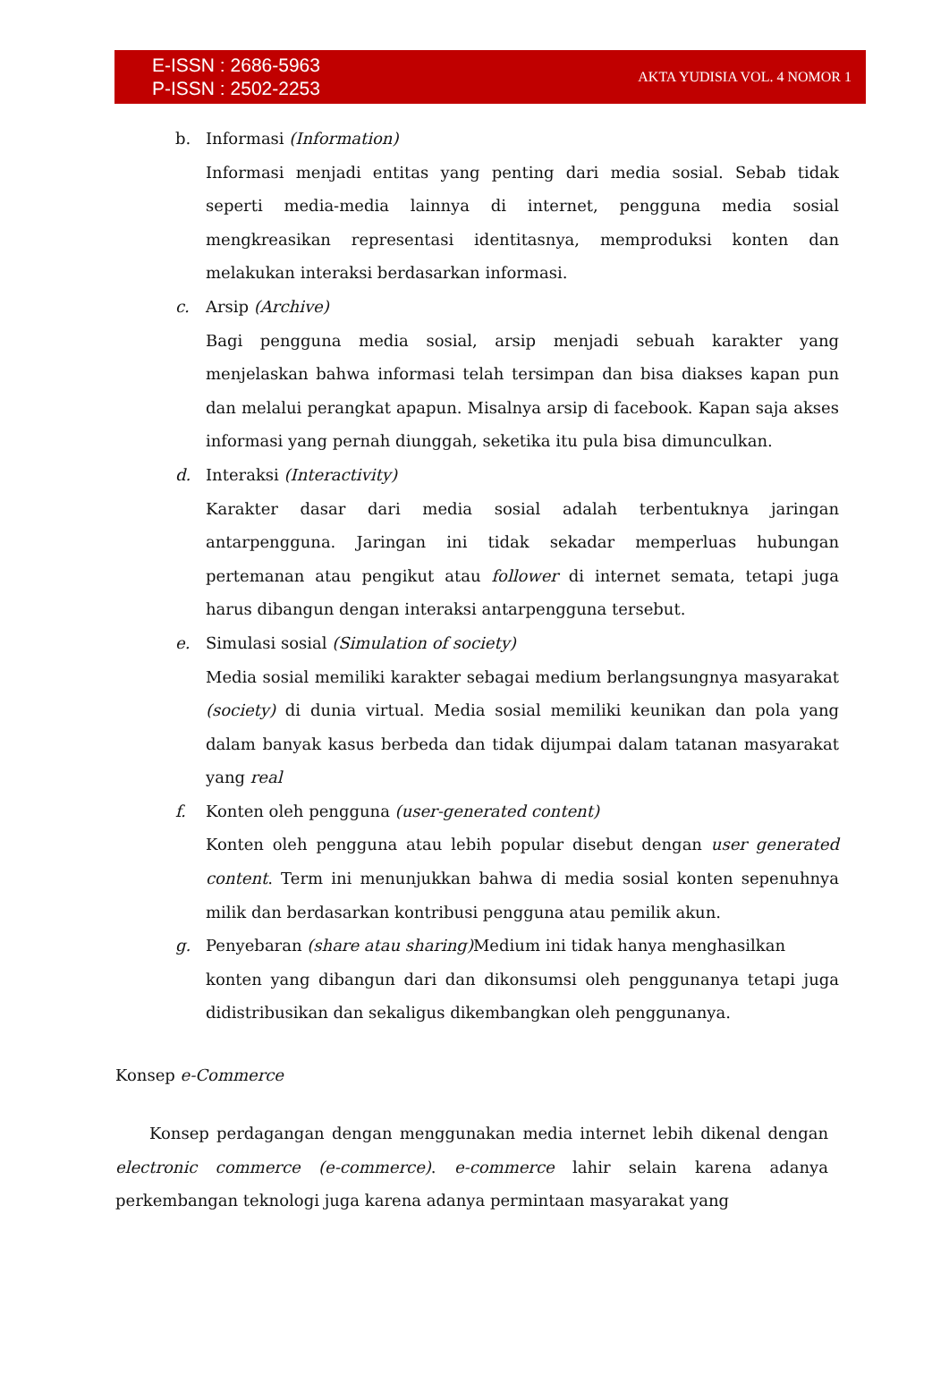E-ISSN : 2686-5963
P-ISSN : 2502-2253
AKTA YUDISIA VOL. 4 NOMOR 1
b. Informasi (Information)
Informasi menjadi entitas yang penting dari media sosial. Sebab tidak seperti media-media lainnya di internet, pengguna media sosial mengkreasikan representasi identitasnya, memproduksi konten dan melakukan interaksi berdasarkan informasi.
c. Arsip (Archive)
Bagi pengguna media sosial, arsip menjadi sebuah karakter yang menjelaskan bahwa informasi telah tersimpan dan bisa diakses kapan pun dan melalui perangkat apapun. Misalnya arsip di facebook. Kapan saja akses informasi yang pernah diunggah, seketika itu pula bisa dimunculkan.
d. Interaksi (Interactivity)
Karakter dasar dari media sosial adalah terbentuknya jaringan antarpengguna. Jaringan ini tidak sekadar memperluas hubungan pertemanan atau pengikut atau follower di internet semata, tetapi juga harus dibangun dengan interaksi antarpengguna tersebut.
e. Simulasi sosial (Simulation of society)
Media sosial memiliki karakter sebagai medium berlangsungnya masyarakat (society) di dunia virtual. Media sosial memiliki keunikan dan pola yang dalam banyak kasus berbeda dan tidak dijumpai dalam tatanan masyarakat yang real
f. Konten oleh pengguna (user-generated content)
Konten oleh pengguna atau lebih popular disebut dengan user generated content. Term ini menunjukkan bahwa di media sosial konten sepenuhnya milik dan berdasarkan kontribusi pengguna atau pemilik akun.
g. Penyebaran (share atau sharing) Medium ini tidak hanya menghasilkan
konten yang dibangun dari dan dikonsumsi oleh penggunanya tetapi juga didistribusikan dan sekaligus dikembangkan oleh penggunanya.
Konsep e-Commerce
Konsep perdagangan dengan menggunakan media internet lebih dikenal dengan electronic commerce (e-commerce). e-commerce lahir selain karena adanya perkembangan teknologi juga karena adanya permintaan masyarakat yang